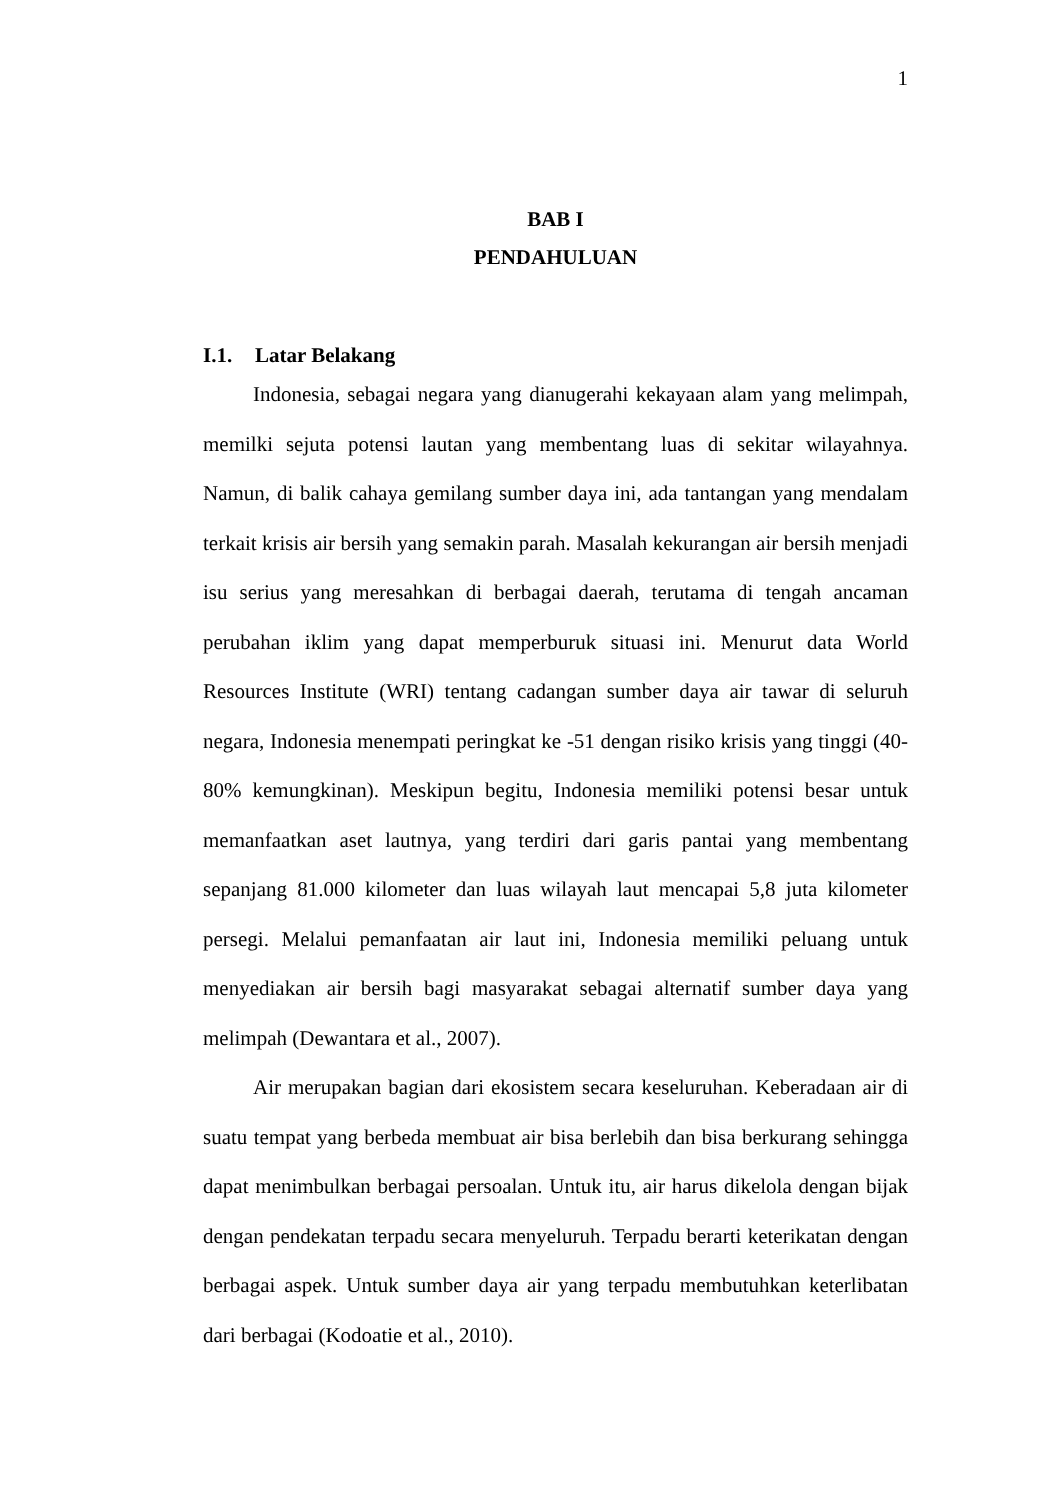1
BAB I
PENDAHULUAN
I.1. Latar Belakang
Indonesia, sebagai negara yang dianugerahi kekayaan alam yang melimpah, memilki sejuta potensi lautan yang membentang luas di sekitar wilayahnya. Namun, di balik cahaya gemilang sumber daya ini, ada tantangan yang mendalam terkait krisis air bersih yang semakin parah. Masalah kekurangan air bersih menjadi isu serius yang meresahkan di berbagai daerah, terutama di tengah ancaman perubahan iklim yang dapat memperburuk situasi ini. Menurut data World Resources Institute (WRI) tentang cadangan sumber daya air tawar di seluruh negara, Indonesia menempati peringkat ke -51 dengan risiko krisis yang tinggi (40-80% kemungkinan). Meskipun begitu, Indonesia memiliki potensi besar untuk memanfaatkan aset lautnya, yang terdiri dari garis pantai yang membentang sepanjang 81.000 kilometer dan luas wilayah laut mencapai 5,8 juta kilometer persegi. Melalui pemanfaatan air laut ini, Indonesia memiliki peluang untuk menyediakan air bersih bagi masyarakat sebagai alternatif sumber daya yang melimpah (Dewantara et al., 2007).
Air merupakan bagian dari ekosistem secara keseluruhan. Keberadaan air di suatu tempat yang berbeda membuat air bisa berlebih dan bisa berkurang sehingga dapat menimbulkan berbagai persoalan. Untuk itu, air harus dikelola dengan bijak dengan pendekatan terpadu secara menyeluruh. Terpadu berarti keterikatan dengan berbagai aspek. Untuk sumber daya air yang terpadu membutuhkan keterlibatan dari berbagai (Kodoatie et al., 2010).